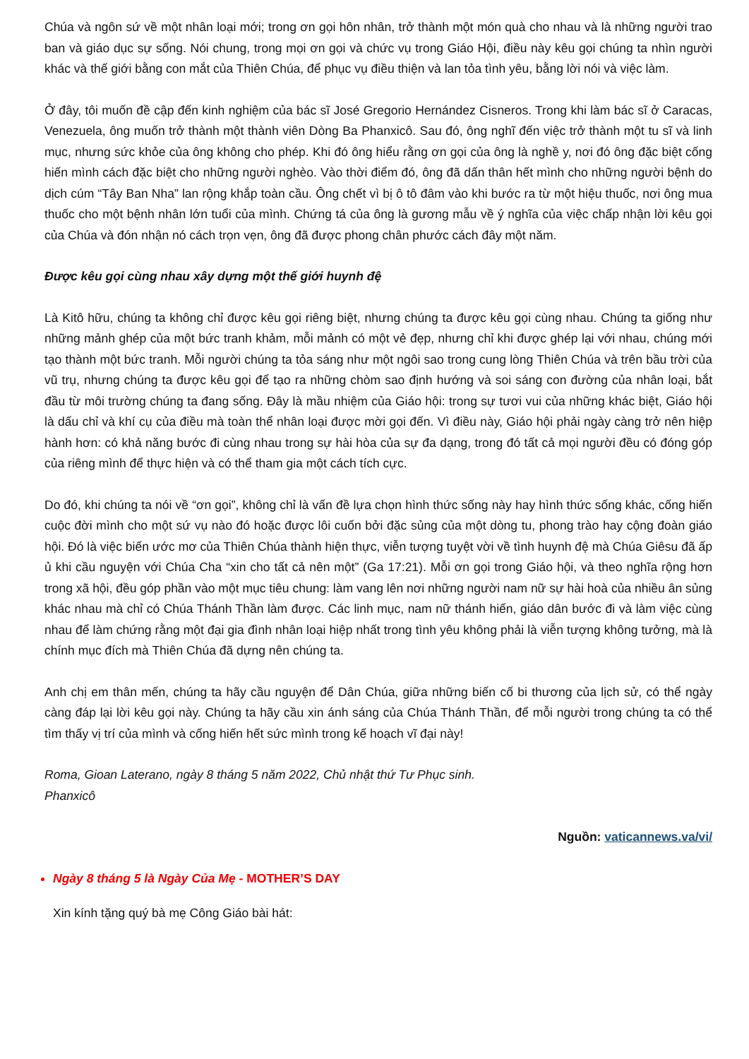Chúa và ngôn sứ về một nhân loại mới; trong ơn gọi hôn nhân, trở thành một món quà cho nhau và là những người trao ban và giáo dục sự sống. Nói chung, trong mọi ơn gọi và chức vụ trong Giáo Hội, điều này kêu gọi chúng ta nhìn người khác và thế giới bằng con mắt của Thiên Chúa, để phục vụ điều thiện và lan tỏa tình yêu, bằng lời nói và việc làm.
Ở đây, tôi muốn đề cập đến kinh nghiệm của bác sĩ José Gregorio Hernández Cisneros. Trong khi làm bác sĩ ở Caracas, Venezuela, ông muốn trở thành một thành viên Dòng Ba Phanxicô. Sau đó, ông nghĩ đến việc trở thành một tu sĩ và linh mục, nhưng sức khỏe của ông không cho phép. Khi đó ông hiểu rằng ơn gọi của ông là nghề y, nơi đó ông đặc biệt cống hiến mình cách đặc biệt cho những người nghèo. Vào thời điểm đó, ông đã dấn thân hết mình cho những người bệnh do dịch cúm “Tây Ban Nha” lan rộng khắp toàn cầu. Ông chết vì bị ô tô đâm vào khi bước ra từ một hiệu thuốc, nơi ông mua thuốc cho một bệnh nhân lớn tuổi của mình. Chứng tá của ông là gương mẫu về ý nghĩa của việc chấp nhận lời kêu gọi của Chúa và đón nhận nó cách trọn vẹn, ông đã được phong chân phước cách đây một năm.
Được kêu gọi cùng nhau xây dựng một thế giới huynh đệ
Là Kitô hữu, chúng ta không chỉ được kêu gọi riêng biệt, nhưng chúng ta được kêu gọi cùng nhau. Chúng ta giống như những mảnh ghép của một bức tranh khảm, mỗi mảnh có một vẻ đẹp, nhưng chỉ khi được ghép lại với nhau, chúng mới tạo thành một bức tranh. Mỗi người chúng ta tỏa sáng như một ngôi sao trong cung lòng Thiên Chúa và trên bầu trời của vũ trụ, nhưng chúng ta được kêu gọi để tạo ra những chòm sao định hướng và soi sáng con đường của nhân loại, bắt đầu từ môi trường chúng ta đang sống. Đây là mầu nhiệm của Giáo hội: trong sự tươi vui của những khác biệt, Giáo hội là dấu chỉ và khí cụ của điều mà toàn thể nhân loại được mời gọi đến. Vì điều này, Giáo hội phải ngày càng trở nên hiệp hành hơn: có khả năng bước đi cùng nhau trong sự hài hòa của sự đa dạng, trong đó tất cả mọi người đều có đóng góp của riêng mình để thực hiện và có thể tham gia một cách tích cực.
Do đó, khi chúng ta nói về “ơn gọi”, không chỉ là vấn đề lựa chọn hình thức sống này hay hình thức sống khác, cống hiến cuộc đời mình cho một sứ vụ nào đó hoặc được lôi cuốn bởi đặc sủng của một dòng tu, phong trào hay cộng đoàn giáo hội. Đó là việc biến ước mơ của Thiên Chúa thành hiện thực, viễn tượng tuyệt vời về tình huynh đệ mà Chúa Giêsu đã ấp ủ khi cầu nguyện với Chúa Cha “xin cho tất cả nên một” (Ga 17:21). Mỗi ơn gọi trong Giáo hội, và theo nghĩa rộng hơn trong xã hội, đều góp phần vào một mục tiêu chung: làm vang lên nơi những người nam nữ sự hài hoà của nhiều ân sủng khác nhau mà chỉ có Chúa Thánh Thần làm được. Các linh mục, nam nữ thánh hiến, giáo dân bước đi và làm việc cùng nhau để làm chứng rằng một đại gia đình nhân loại hiệp nhất trong tình yêu không phải là viễn tượng không tưởng, mà là chính mục đích mà Thiên Chúa đã dựng nên chúng ta.
Anh chị em thân mến, chúng ta hãy cầu nguyện để Dân Chúa, giữa những biến cố bi thương của lịch sử, có thể ngày càng đáp lại lời kêu gọi này. Chúng ta hãy cầu xin ánh sáng của Chúa Thánh Thần, để mỗi người trong chúng ta có thể tìm thấy vị trí của mình và cống hiến hết sức mình trong kế hoạch vĩ đại này!
Roma, Gioan Laterano, ngày 8 tháng 5 năm 2022, Chủ nhật thứ Tư Phục sinh.
Phanxicô
Nguồn: vaticannews.va/vi/
Ngày 8 tháng 5 là Ngày Của Mẹ - MOTHER’S DAY
Xin kính tặng quý bà mẹ Công Giáo bài hát: